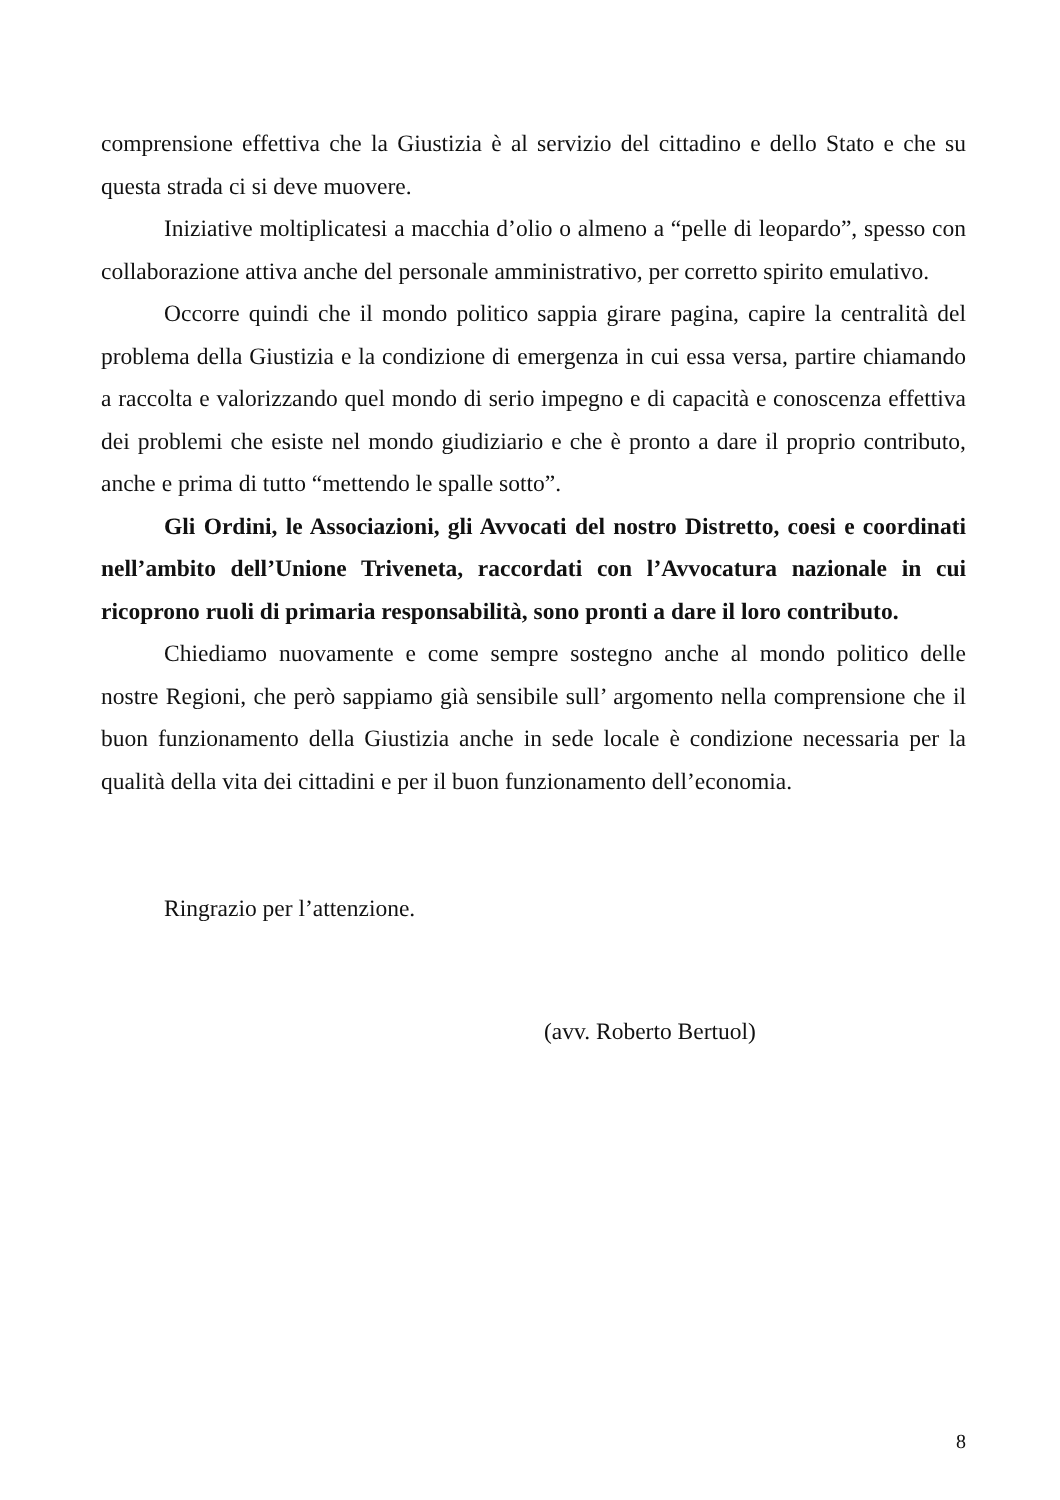comprensione effettiva che la Giustizia è al servizio del cittadino e dello Stato e che su questa strada ci si deve muovere.
Iniziative moltiplicatesi a macchia d’olio o almeno a “pelle di leopardo”, spesso con collaborazione attiva anche del personale amministrativo, per corretto spirito emulativo.
Occorre quindi che il mondo politico sappia girare pagina, capire la centralità del problema della Giustizia e la condizione di emergenza in cui essa versa, partire chiamando a raccolta e valorizzando quel mondo di serio impegno e di capacità e conoscenza effettiva dei problemi che esiste nel mondo giudiziario e che è pronto a dare il proprio contributo, anche e prima di tutto “mettendo le spalle sotto”.
Gli Ordini, le Associazioni, gli Avvocati del nostro Distretto, coesi e coordinati nell’ambito dell’Unione Triveneta, raccordati con l’Avvocatura nazionale in cui ricoprono ruoli di primaria responsabilità, sono pronti a dare il loro contributo.
Chiediamo nuovamente e come sempre sostegno anche al mondo politico delle nostre Regioni, che però sappiamo già sensibile sull’ argomento nella comprensione che il buon funzionamento della Giustizia anche in sede locale è condizione necessaria per la qualità della vita dei cittadini e per il buon funzionamento dell’economia.
Ringrazio per l’attenzione.
(avv. Roberto Bertuol)
8